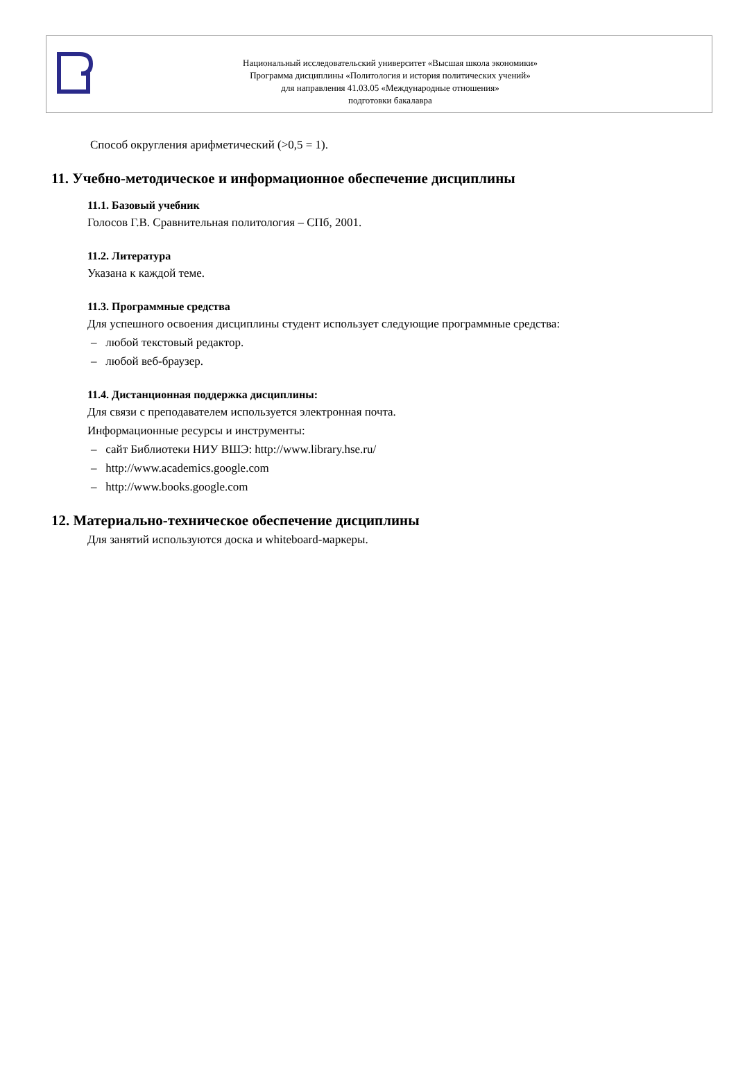Национальный исследовательский университет «Высшая школа экономики»
Программа дисциплины «Политология и история политических учений»
для направления 41.03.05 «Международные отношения»
подготовки бакалавра
Способ округления арифметический (>0,5 = 1).
11. Учебно-методическое и информационное обеспечение дисциплины
11.1. Базовый учебник
Голосов Г.В. Сравнительная политология – СПб, 2001.
11.2. Литература
Указана к каждой теме.
11.3. Программные средства
Для успешного освоения дисциплины студент использует следующие программные средства:
– любой текстовый редактор.
– любой веб-браузер.
11.4. Дистанционная поддержка дисциплины:
Для связи с преподавателем используется электронная почта.
Информационные ресурсы и инструменты:
– сайт Библиотеки НИУ ВШЭ: http://www.library.hse.ru/
– http://www.academics.google.com
– http://www.books.google.com
12. Материально-техническое обеспечение дисциплины
Для занятий используются доска и whiteboard-маркеры.